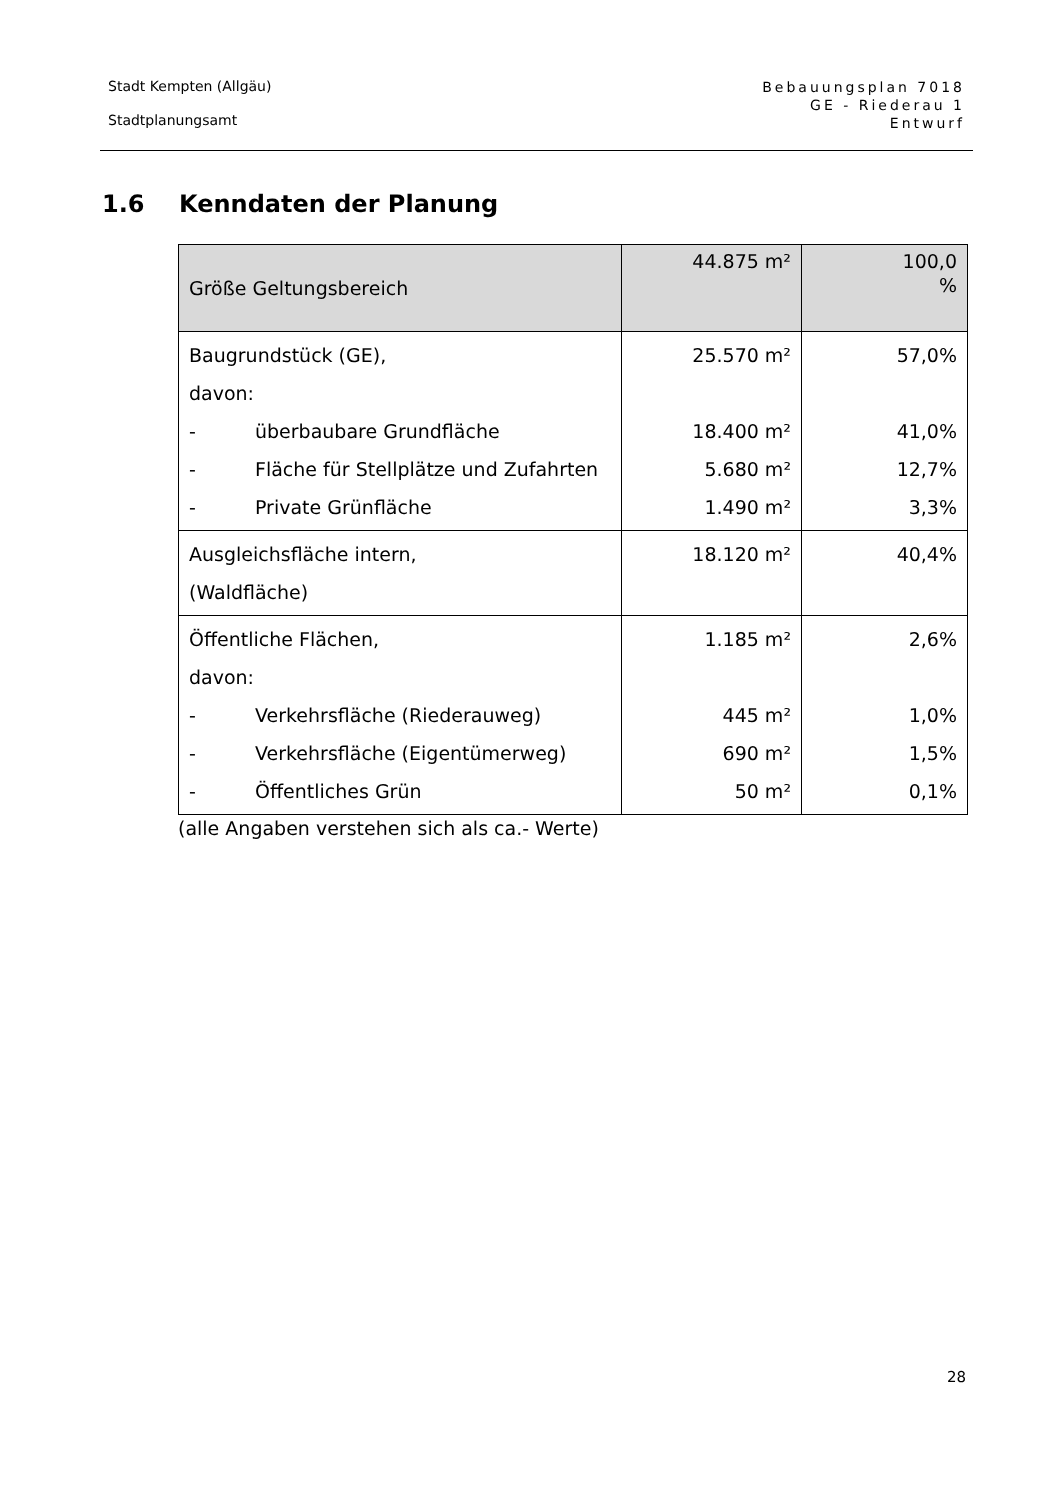Stadt Kempten (Allgäu)
Stadtplanungsamt
Bebauungsplan 7018
GE - Riederau 1
Entwurf
1.6 Kenndaten der Planung
| Größe Geltungsbereich | 44.875 m² | 100,0 % |
| Baugrundstück (GE), davon: - überbaubare Grundfläche - Fläche für Stellplätze und Zufahrten - Private Grünfläche | 25.570 m² 18.400 m² 5.680 m² 1.490 m² | 57,0% 41,0% 12,7% 3,3% |
| Ausgleichsfläche intern, (Waldfläche) | 18.120 m² | 40,4% |
| Öffentliche Flächen, davon: - Verkehrsfläche (Riederauweg) - Verkehrsfläche (Eigentümerweg) - Öffentliches Grün | 1.185 m² 445 m² 690 m² 50 m² | 2,6% 1,0% 1,5% 0,1% |
(alle Angaben verstehen sich als ca.- Werte)
28